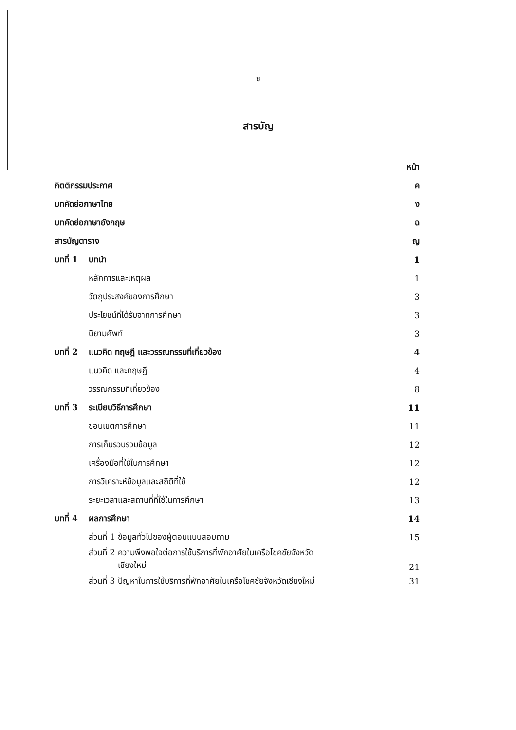ซ
สารบัญ
| | | หน้า |
| กิตติกรรมประกาศ | | ค |
| บทคัดย่อภาษาไทย | | ง |
| บทคัดย่อภาษาอังกฤษ | | ฉ |
| สารบัญตาราง | | ญ |
| บทที่ 1 | บทนำ | 1 |
| | หลักการและเหตุผล | 1 |
| | วัตถุประสงค์ของการศึกษา | 3 |
| | ประโยชน์ที่ได้รับจากการศึกษา | 3 |
| | นิยามศัพท์ | 3 |
| บทที่ 2 | แนวคิด ทฤษฎี และวรรณกรรมที่เกี่ยวข้อง | 4 |
| | แนวคิด และทฤษฎี | 4 |
| | วรรณกรรมที่เกี่ยวข้อง | 8 |
| บทที่ 3 | ระเบียบวิธีการศึกษา | 11 |
| | ขอบเขตการศึกษา | 11 |
| | การเก็บรวบรวมข้อมูล | 12 |
| | เครื่องมือที่ใช้ในการศึกษา | 12 |
| | การวิเคราะห์ข้อมูลและสถิติที่ใช้ | 12 |
| | ระยะเวลาและสถานที่ที่ใช้ในการศึกษา | 13 |
| บทที่ 4 | ผลการศึกษา | 14 |
| | ส่วนที่ 1 ข้อมูลทั่วไปของผู้ตอบแบบสอบถาม | 15 |
| | ส่วนที่ 2 ความพึงพอใจต่อการใช้บริการที่พักอาศัยในเครือโชคชัยจังหวัด เชียงใหม่ | 21 |
| | ส่วนที่ 3 ปัญหาในการใช้บริการที่พักอาศัยในเครือโชคชัยจังหวัดเชียงใหม่ | 31 |